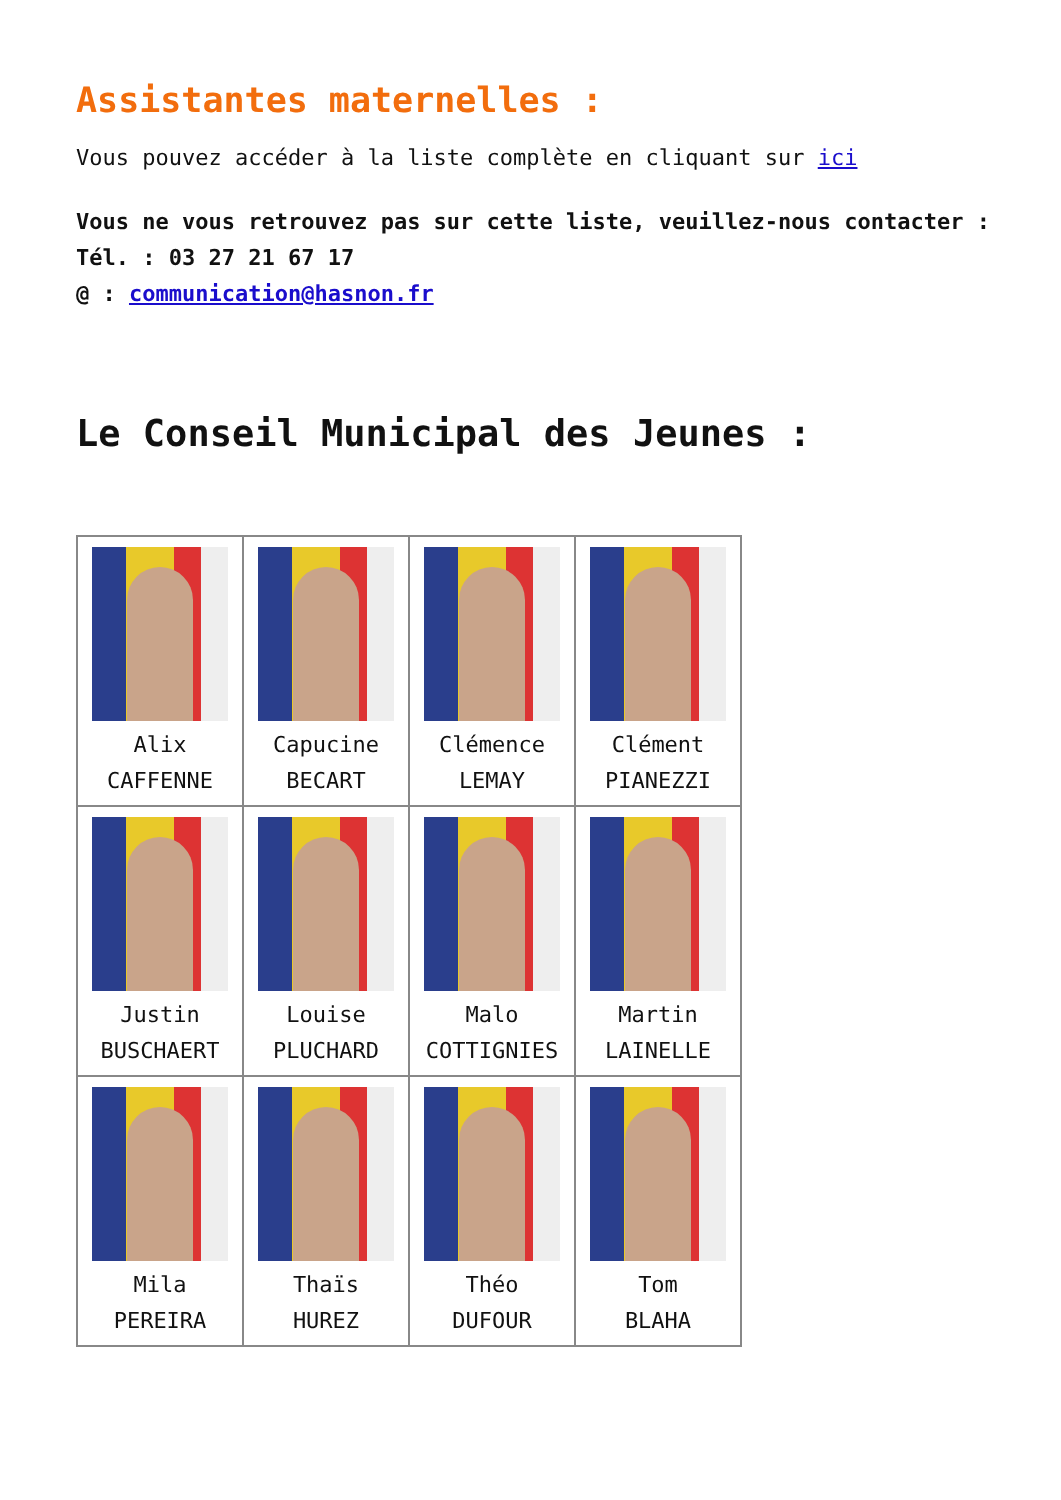Assistantes maternelles :
Vous pouvez accéder à la liste complète en cliquant sur ici
Vous ne vous retrouvez pas sur cette liste, veuillez-nous contacter :
Tél. : 03 27 21 67 17
@ : communication@hasnon.fr
Le Conseil Municipal des Jeunes :
| Alix CAFFENNE | Capucine BECART | Clémence LEMAY | Clément PIANEZZI |
| Justin BUSCHAERT | Louise PLUCHARD | Malo COTTIGNIES | Martin LAINELLE |
| Mila PEREIRA | Thaïs HUREZ | Théo DUFOUR | Tom BLAHA |